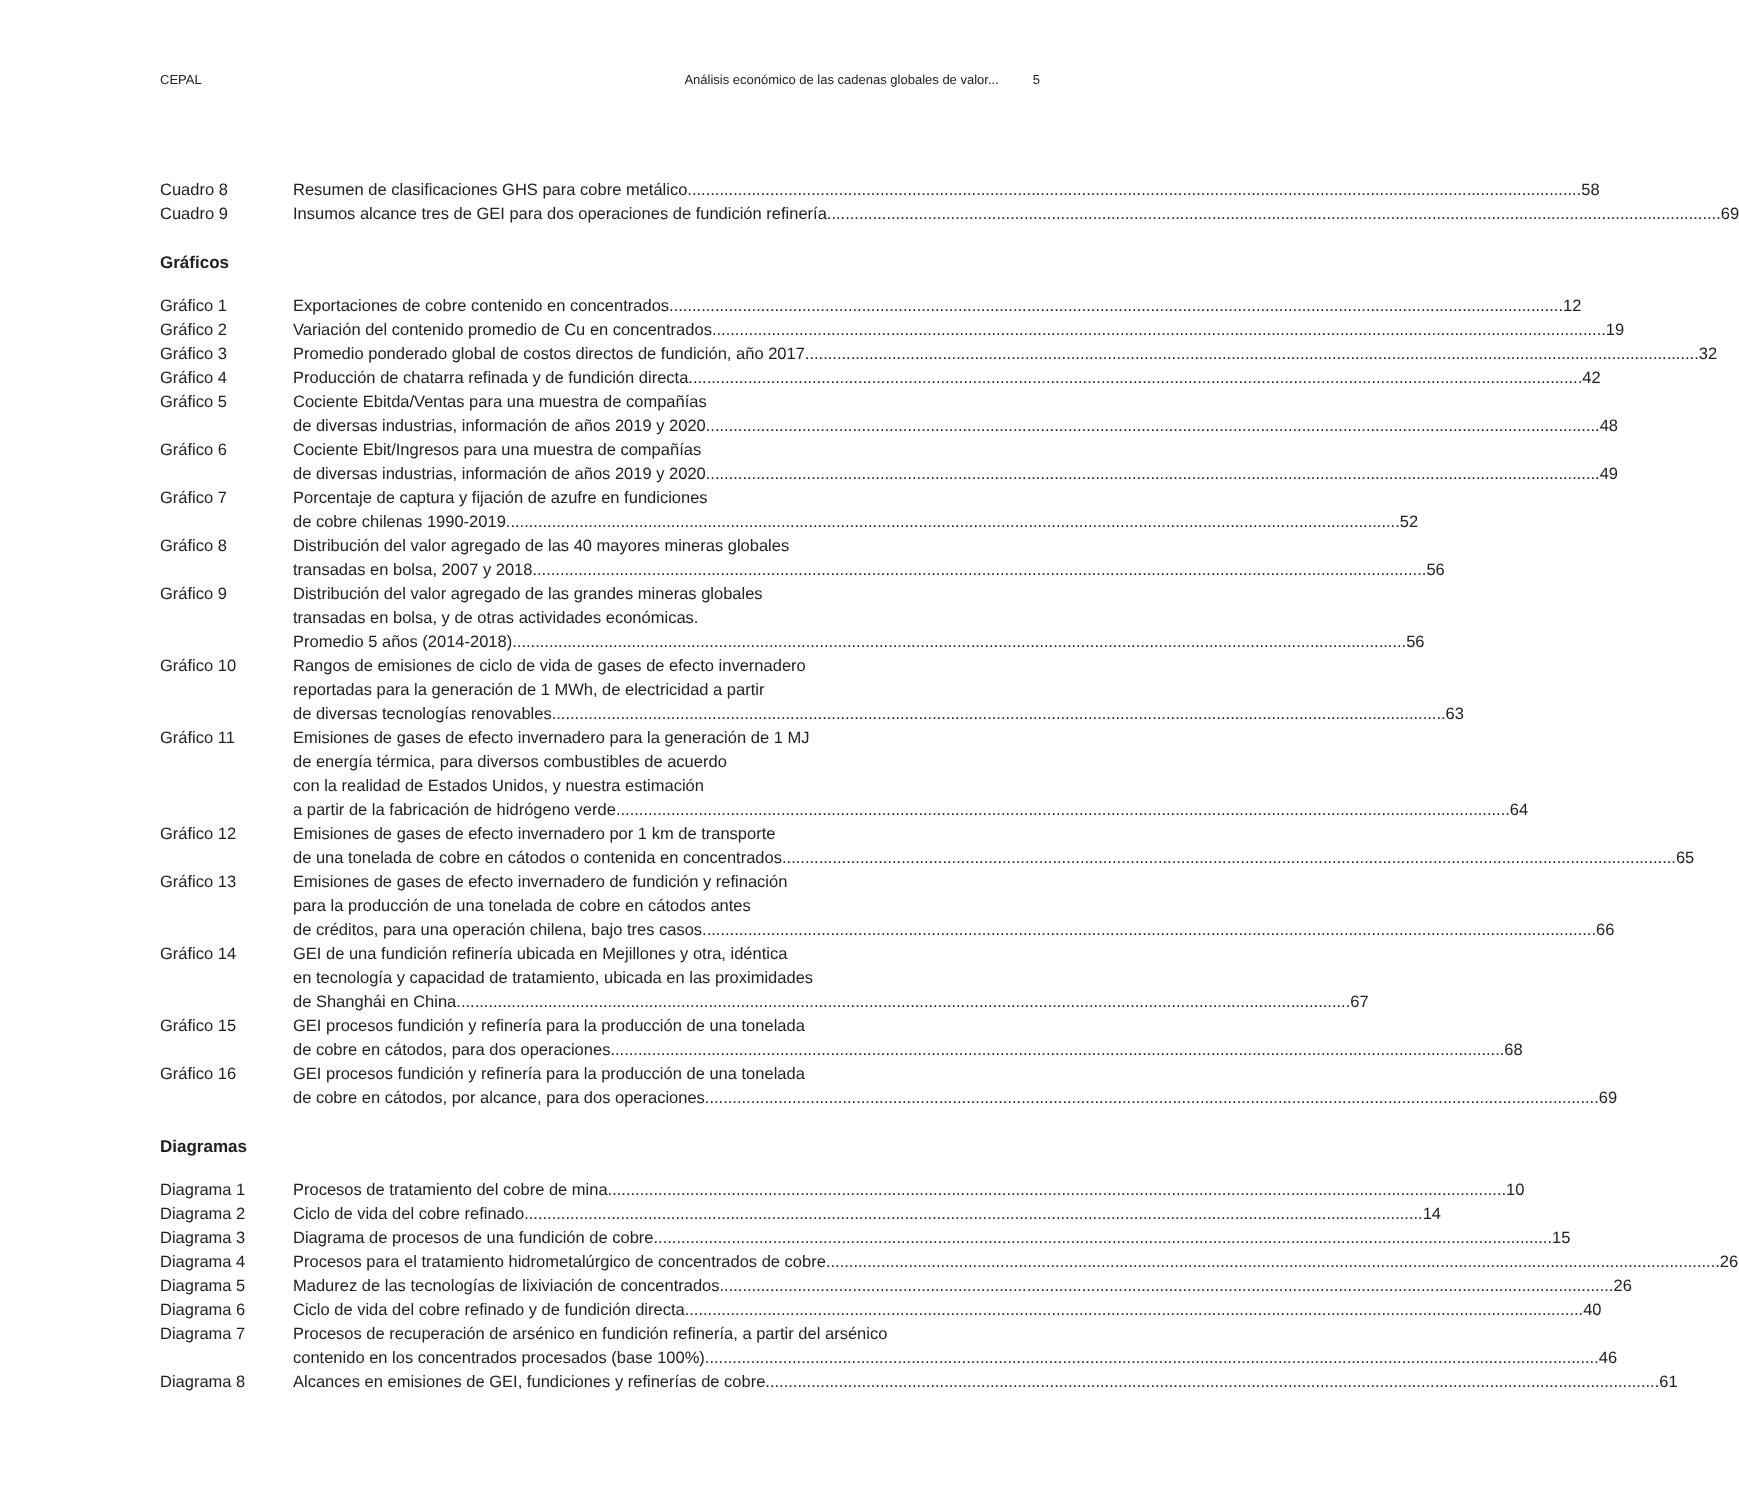CEPAL Análisis económico de las cadenas globales de valor... 5
Cuadro 8 Resumen de clasificaciones GHS para cobre metálico 58
Cuadro 9 Insumos alcance tres de GEI para dos operaciones de fundición refinería 69
Gráficos
Gráfico 1 Exportaciones de cobre contenido en concentrados 12
Gráfico 2 Variación del contenido promedio de Cu en concentrados 19
Gráfico 3 Promedio ponderado global de costos directos de fundición, año 2017 32
Gráfico 4 Producción de chatarra refinada y de fundición directa 42
Gráfico 5 Cociente Ebitda/Ventas para una muestra de compañías
de diversas industrias, información de años 2019 y 2020 48
Gráfico 6 Cociente Ebit/Ingresos para una muestra de compañías
de diversas industrias, información de años 2019 y 2020 49
Gráfico 7 Porcentaje de captura y fijación de azufre en fundiciones
de cobre chilenas 1990-2019 52
Gráfico 8 Distribución del valor agregado de las 40 mayores mineras globales
transadas en bolsa, 2007 y 2018 56
Gráfico 9 Distribución del valor agregado de las grandes mineras globales
transadas en bolsa, y de otras actividades económicas.
Promedio 5 años (2014-2018) 56
Gráfico 10 Rangos de emisiones de ciclo de vida de gases de efecto invernadero
reportadas para la generación de 1 MWh, de electricidad a partir
de diversas tecnologías renovables 63
Gráfico 11 Emisiones de gases de efecto invernadero para la generación de 1 MJ
de energía térmica, para diversos combustibles de acuerdo
con la realidad de Estados Unidos, y nuestra estimación
a partir de la fabricación de hidrógeno verde 64
Gráfico 12 Emisiones de gases de efecto invernadero por 1 km de transporte
de una tonelada de cobre en cátodos o contenida en concentrados 65
Gráfico 13 Emisiones de gases de efecto invernadero de fundición y refinación
para la producción de una tonelada de cobre en cátodos antes
de créditos, para una operación chilena, bajo tres casos 66
Gráfico 14 GEI de una fundición refinería ubicada en Mejillones y otra, idéntica
en tecnología y capacidad de tratamiento, ubicada en las proximidades
de Shanghái en China 67
Gráfico 15 GEI procesos fundición y refinería para la producción de una tonelada
de cobre en cátodos, para dos operaciones 68
Gráfico 16 GEI procesos fundición y refinería para la producción de una tonelada
de cobre en cátodos, por alcance, para dos operaciones 69
Diagramas
Diagrama 1 Procesos de tratamiento del cobre de mina. 10
Diagrama 2 Ciclo de vida del cobre refinado. 14
Diagrama 3 Diagrama de procesos de una fundición de cobre. 15
Diagrama 4 Procesos para el tratamiento hidrometalúrgico de concentrados de cobre 26
Diagrama 5 Madurez de las tecnologías de lixiviación de concentrados 26
Diagrama 6 Ciclo de vida del cobre refinado y de fundición directa. 40
Diagrama 7 Procesos de recuperación de arsénico en fundición refinería, a partir del arsénico
contenido en los concentrados procesados (base 100%) 46
Diagrama 8 Alcances en emisiones de GEI, fundiciones y refinerías de cobre 61